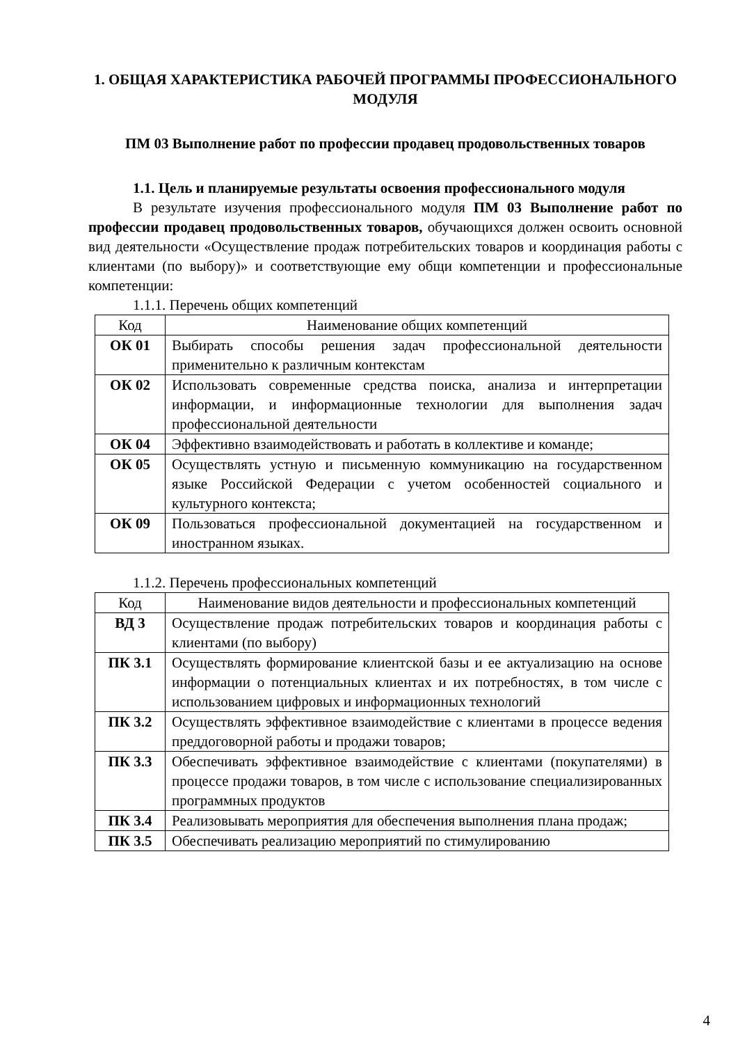1. ОБЩАЯ ХАРАКТЕРИСТИКА РАБОЧЕЙ ПРОГРАММЫ ПРОФЕССИОНАЛЬНОГО МОДУЛЯ
ПМ 03 Выполнение работ по профессии продавец продовольственных товаров
1.1. Цель и планируемые результаты освоения профессионального модуля
В результате изучения профессионального модуля ПМ 03 Выполнение работ по профессии продавец продовольственных товаров, обучающихся должен освоить основной вид деятельности «Осуществление продаж потребительских товаров и координация работы с клиентами (по выбору)» и соответствующие ему общи компетенции и профессиональные компетенции:
1.1.1. Перечень общих компетенций
| Код | Наименование общих компетенций |
| --- | --- |
| ОК 01 | Выбирать способы решения задач профессиональной деятельности применительно к различным контекстам |
| ОК 02 | Использовать современные средства поиска, анализа и интерпретации информации, и информационные технологии для выполнения задач профессиональной деятельности |
| ОК 04 | Эффективно взаимодействовать и работать в коллективе и команде; |
| ОК 05 | Осуществлять устную и письменную коммуникацию на государственном языке Российской Федерации с учетом особенностей социального и культурного контекста; |
| ОК 09 | Пользоваться профессиональной документацией на государственном и иностранном языках. |
1.1.2. Перечень профессиональных компетенций
| Код | Наименование видов деятельности и профессиональных компетенций |
| --- | --- |
| ВД 3 | Осуществление продаж потребительских товаров и координация работы с клиентами (по выбору) |
| ПК 3.1 | Осуществлять формирование клиентской базы и ее актуализацию на основе информации о потенциальных клиентах и их потребностях, в том числе с использованием цифровых и информационных технологий |
| ПК 3.2 | Осуществлять эффективное взаимодействие с клиентами в процессе ведения преддоговорной работы и продажи товаров; |
| ПК 3.3 | Обеспечивать эффективное взаимодействие с клиентами (покупателями) в процессе продажи товаров, в том числе с использование специализированных программных продуктов |
| ПК 3.4 | Реализовывать мероприятия для обеспечения выполнения плана продаж; |
| ПК 3.5 | Обеспечивать реализацию мероприятий по стимулированию |
4